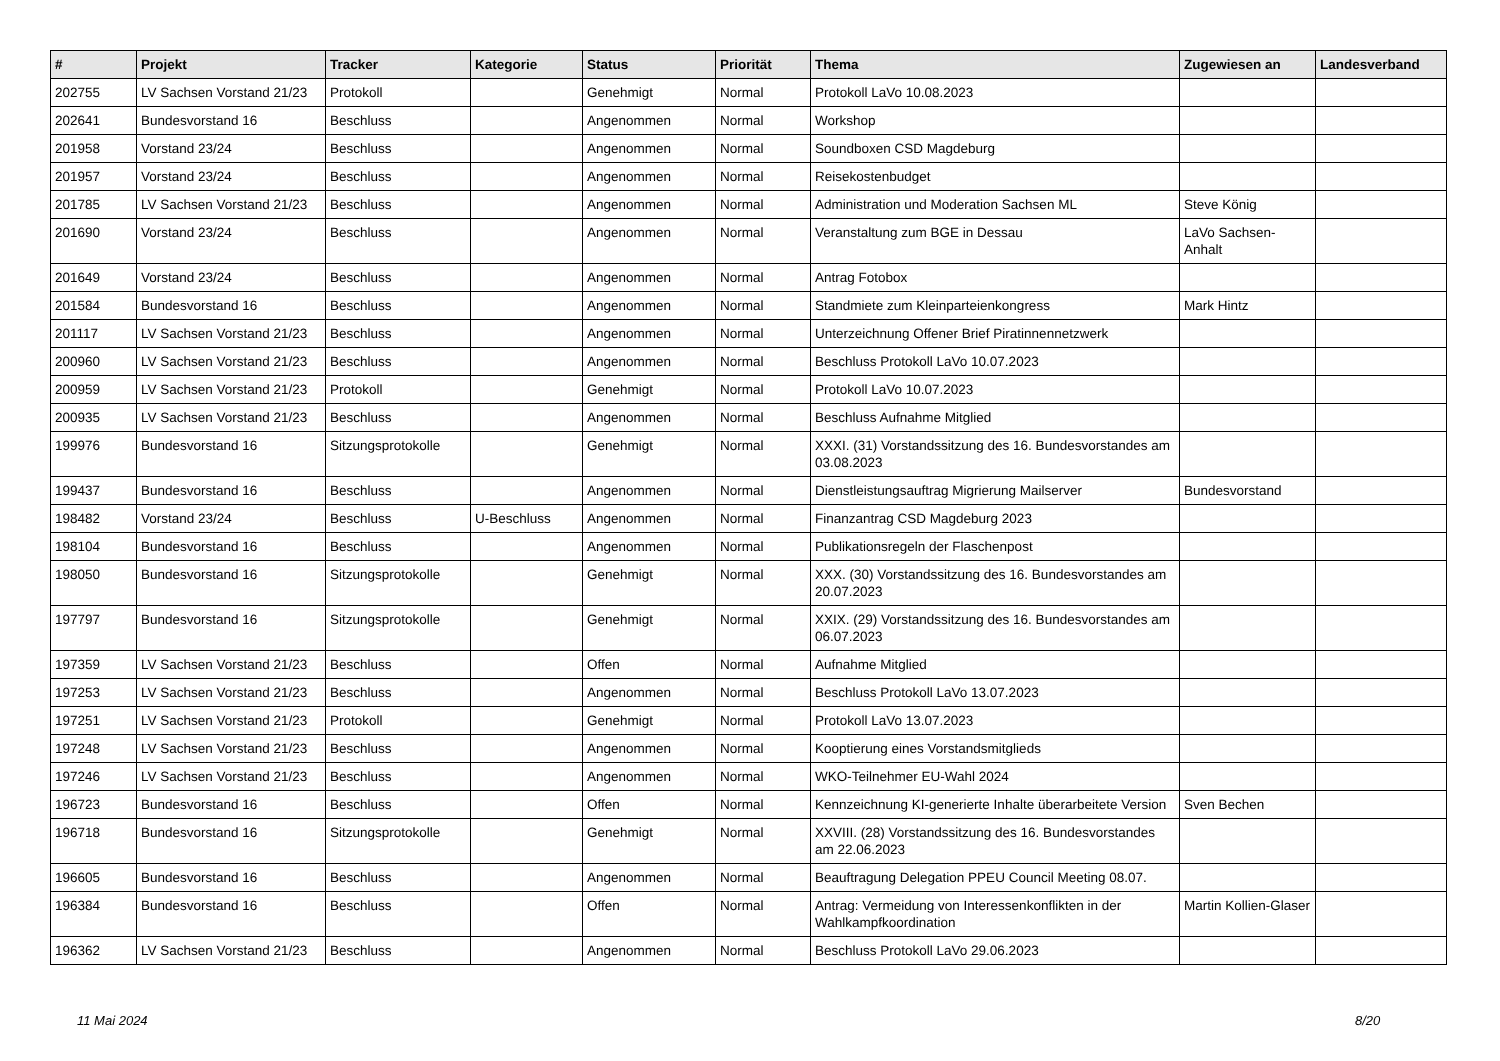| # | Projekt | Tracker | Kategorie | Status | Priorität | Thema | Zugewiesen an | Landesverband |
| --- | --- | --- | --- | --- | --- | --- | --- | --- |
| 202755 | LV Sachsen Vorstand 21/23 | Protokoll | | Genehmigt | Normal | Protokoll LaVo 10.08.2023 | | |
| 202641 | Bundesvorstand 16 | Beschluss | | Angenommen | Normal | Workshop | | |
| 201958 | Vorstand 23/24 | Beschluss | | Angenommen | Normal | Soundboxen CSD Magdeburg | | |
| 201957 | Vorstand 23/24 | Beschluss | | Angenommen | Normal | Reisekostenbudget | | |
| 201785 | LV Sachsen Vorstand 21/23 | Beschluss | | Angenommen | Normal | Administration und Moderation Sachsen ML | Steve König | |
| 201690 | Vorstand 23/24 | Beschluss | | Angenommen | Normal | Veranstaltung zum BGE in Dessau | LaVo Sachsen-Anhalt | |
| 201649 | Vorstand 23/24 | Beschluss | | Angenommen | Normal | Antrag Fotobox | | |
| 201584 | Bundesvorstand 16 | Beschluss | | Angenommen | Normal | Standmiete zum Kleinparteienkongress | Mark Hintz | |
| 201117 | LV Sachsen Vorstand 21/23 | Beschluss | | Angenommen | Normal | Unterzeichnung Offener Brief Piratinnennetzwerk | | |
| 200960 | LV Sachsen Vorstand 21/23 | Beschluss | | Angenommen | Normal | Beschluss Protokoll LaVo 10.07.2023 | | |
| 200959 | LV Sachsen Vorstand 21/23 | Protokoll | | Genehmigt | Normal | Protokoll LaVo 10.07.2023 | | |
| 200935 | LV Sachsen Vorstand 21/23 | Beschluss | | Angenommen | Normal | Beschluss Aufnahme Mitglied | | |
| 199976 | Bundesvorstand 16 | Sitzungsprotokolle | | Genehmigt | Normal | XXXI. (31) Vorstandssitzung des 16. Bundesvorstandes am 03.08.2023 | | |
| 199437 | Bundesvorstand 16 | Beschluss | | Angenommen | Normal | Dienstleistungsauftrag Migrierung Mailserver | Bundesvorstand | |
| 198482 | Vorstand 23/24 | Beschluss | U-Beschluss | Angenommen | Normal | Finanzantrag CSD Magdeburg 2023 | | |
| 198104 | Bundesvorstand 16 | Beschluss | | Angenommen | Normal | Publikationsregeln der Flaschenpost | | |
| 198050 | Bundesvorstand 16 | Sitzungsprotokolle | | Genehmigt | Normal | XXX. (30) Vorstandssitzung des 16. Bundesvorstandes am 20.07.2023 | | |
| 197797 | Bundesvorstand 16 | Sitzungsprotokolle | | Genehmigt | Normal | XXIX. (29) Vorstandssitzung des 16. Bundesvorstandes am 06.07.2023 | | |
| 197359 | LV Sachsen Vorstand 21/23 | Beschluss | | Offen | Normal | Aufnahme Mitglied | | |
| 197253 | LV Sachsen Vorstand 21/23 | Beschluss | | Angenommen | Normal | Beschluss Protokoll LaVo 13.07.2023 | | |
| 197251 | LV Sachsen Vorstand 21/23 | Protokoll | | Genehmigt | Normal | Protokoll LaVo 13.07.2023 | | |
| 197248 | LV Sachsen Vorstand 21/23 | Beschluss | | Angenommen | Normal | Kooptierung eines Vorstandsmitglieds | | |
| 197246 | LV Sachsen Vorstand 21/23 | Beschluss | | Angenommen | Normal | WKO-Teilnehmer EU-Wahl 2024 | | |
| 196723 | Bundesvorstand 16 | Beschluss | | Offen | Normal | Kennzeichnung KI-generierte Inhalte überarbeitete Version | Sven Bechen | |
| 196718 | Bundesvorstand 16 | Sitzungsprotokolle | | Genehmigt | Normal | XXVIII. (28) Vorstandssitzung des 16. Bundesvorstandes am 22.06.2023 | | |
| 196605 | Bundesvorstand 16 | Beschluss | | Angenommen | Normal | Beauftragung Delegation PPEU Council Meeting 08.07. | | |
| 196384 | Bundesvorstand 16 | Beschluss | | Offen | Normal | Antrag: Vermeidung von Interessenkonflikten in der Wahlkampfkoordination | Martin Kollien-Glaser | |
| 196362 | LV Sachsen Vorstand 21/23 | Beschluss | | Angenommen | Normal | Beschluss Protokoll LaVo 29.06.2023 | | |
11 Mai 2024 8/20